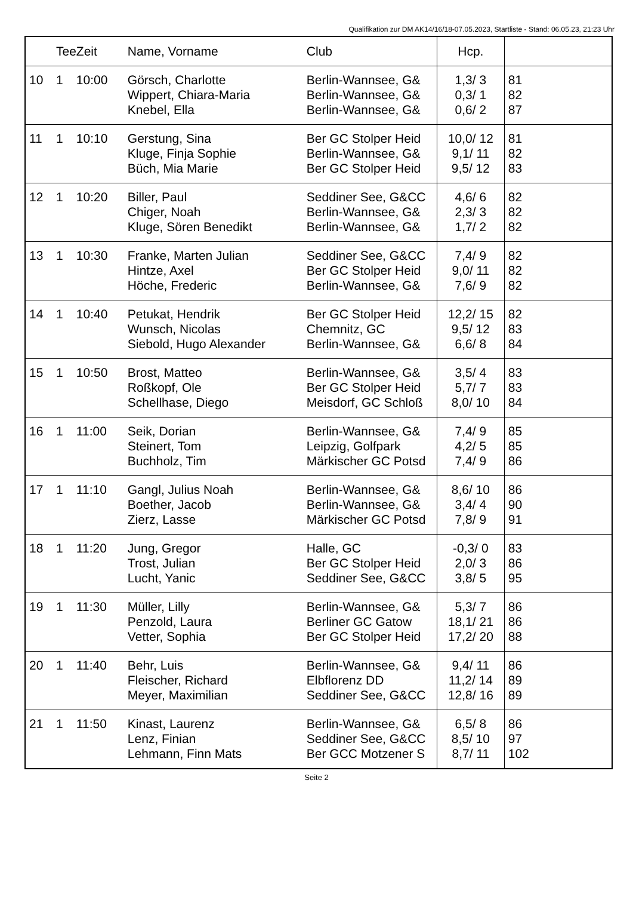Qualifikation zur DM AK14/16/18-07.05.2023, Startliste - Stand: 06.05.23, 21:23 Uhr
| | Tee | Zeit | Name, Vorname | Club | Hcp. | |
| --- | --- | --- | --- | --- | --- | --- |
| 10 | 1 | 10:00 | Görsch, Charlotte Wippert, Chiara-Maria Knebel, Ella | Berlin-Wannsee, G& Berlin-Wannsee, G& Berlin-Wannsee, G& | 1,3/ 3 0,3/ 1 0,6/ 2 | 81 82 87 |
| 11 | 1 | 10:10 | Gerstung, Sina Kluge, Finja Sophie Büch, Mia Marie | Ber GC Stolper Heid Berlin-Wannsee, G& Ber GC Stolper Heid | 10,0/ 12 9,1/ 11 9,5/ 12 | 81 82 83 |
| 12 | 1 | 10:20 | Biller, Paul Chiger, Noah Kluge, Sören Benedikt | Seddiner See, G&CC Berlin-Wannsee, G& Berlin-Wannsee, G& | 4,6/ 6 2,3/ 3 1,7/ 2 | 82 82 82 |
| 13 | 1 | 10:30 | Franke, Marten Julian Hintze, Axel Höche, Frederic | Seddiner See, G&CC Ber GC Stolper Heid Berlin-Wannsee, G& | 7,4/ 9 9,0/ 11 7,6/ 9 | 82 82 82 |
| 14 | 1 | 10:40 | Petukat, Hendrik Wunsch, Nicolas Siebold, Hugo Alexander | Ber GC Stolper Heid Chemnitz, GC Berlin-Wannsee, G& | 12,2/ 15 9,5/ 12 6,6/ 8 | 82 83 84 |
| 15 | 1 | 10:50 | Brost, Matteo Roßkopf, Ole Schellhase, Diego | Berlin-Wannsee, G& Ber GC Stolper Heid Meisdorf, GC Schloß | 3,5/ 4 5,7/ 7 8,0/ 10 | 83 83 84 |
| 16 | 1 | 11:00 | Seik, Dorian Steinert, Tom Buchholz, Tim | Berlin-Wannsee, G& Leipzig, Golfpark Märkischer GC Potsd | 7,4/ 9 4,2/ 5 7,4/ 9 | 85 85 86 |
| 17 | 1 | 11:10 | Gangl, Julius Noah Boether, Jacob Zierz, Lasse | Berlin-Wannsee, G& Berlin-Wannsee, G& Märkischer GC Potsd | 8,6/ 10 3,4/ 4 7,8/ 9 | 86 90 91 |
| 18 | 1 | 11:20 | Jung, Gregor Trost, Julian Lucht, Yanic | Halle, GC Ber GC Stolper Heid Seddiner See, G&CC | -0,3/ 0 2,0/ 3 3,8/ 5 | 83 86 95 |
| 19 | 1 | 11:30 | Müller, Lilly Penzold, Laura Vetter, Sophia | Berlin-Wannsee, G& Berliner GC Gatow Ber GC Stolper Heid | 5,3/ 7 18,1/ 21 17,2/ 20 | 86 86 88 |
| 20 | 1 | 11:40 | Behr, Luis Fleischer, Richard Meyer, Maximilian | Berlin-Wannsee, G& Elbflorenz DD Seddiner See, G&CC | 9,4/ 11 11,2/ 14 12,8/ 16 | 86 89 89 |
| 21 | 1 | 11:50 | Kinast, Laurenz Lenz, Finian Lehmann, Finn Mats | Berlin-Wannsee, G& Seddiner See, G&CC Ber GCC Motzener S | 6,5/ 8 8,5/ 10 8,7/ 11 | 86 97 102 |
Seite 2